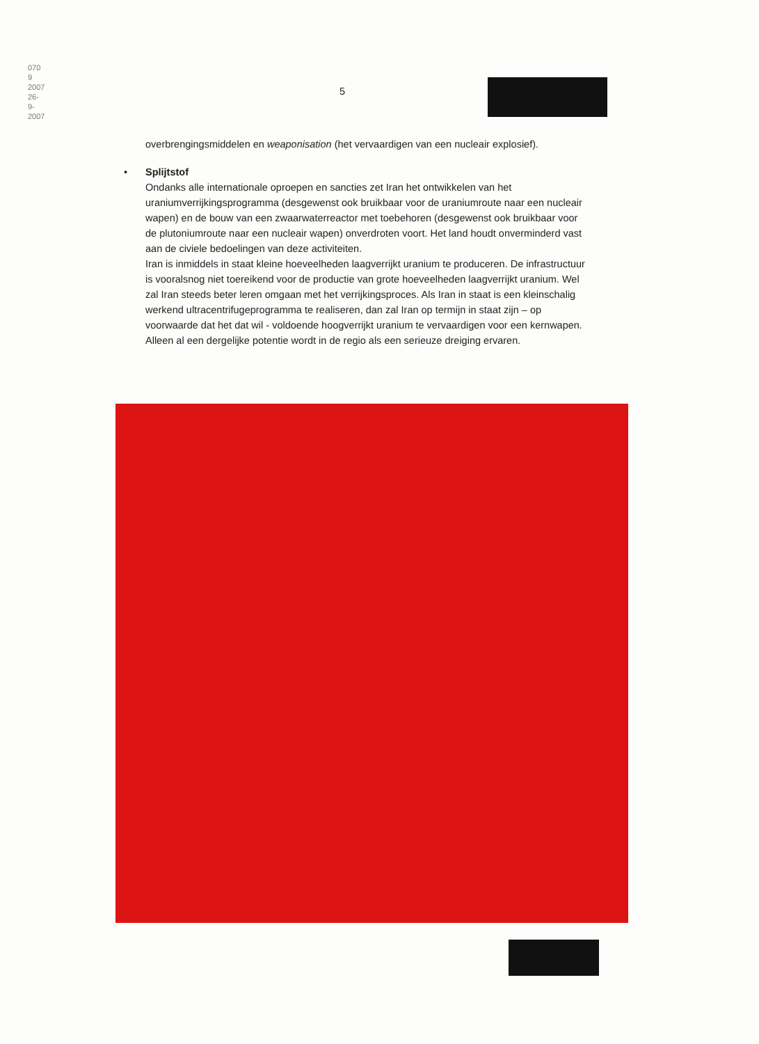070 9 2007 26-9-2007
5
overbrengingsmiddelen en weaponisation (het vervaardigen van een nucleair explosief).
•
Splijtstof
Ondanks alle internationale oproepen en sancties zet Iran het ontwikkelen van het uraniumverrijkingsprogramma (desgewenst ook bruikbaar voor de uraniumroute naar een nucleair wapen) en de bouw van een zwaarwaterreactor met toebehoren (desgewenst ook bruikbaar voor de plutoniumroute naar een nucleair wapen) onverdroten voort. Het land houdt onverminderd vast aan de civiele bedoelingen van deze activiteiten.
Iran is inmiddels in staat kleine hoeveelheden laagverrijkt uranium te produceren. De infrastructuur is vooralsnog niet toereikend voor de productie van grote hoeveelheden laagverrijkt uranium. Wel zal Iran steeds beter leren omgaan met het verrijkingsproces. Als Iran in staat is een kleinschalig werkend ultracentrifugeprogramma te realiseren, dan zal Iran op termijn in staat zijn – op voorwaarde dat het dat wil - voldoende hoogverrijkt uranium te vervaardigen voor een kernwapen. Alleen al een dergelijke potentie wordt in de regio als een serieuze dreiging ervaren.